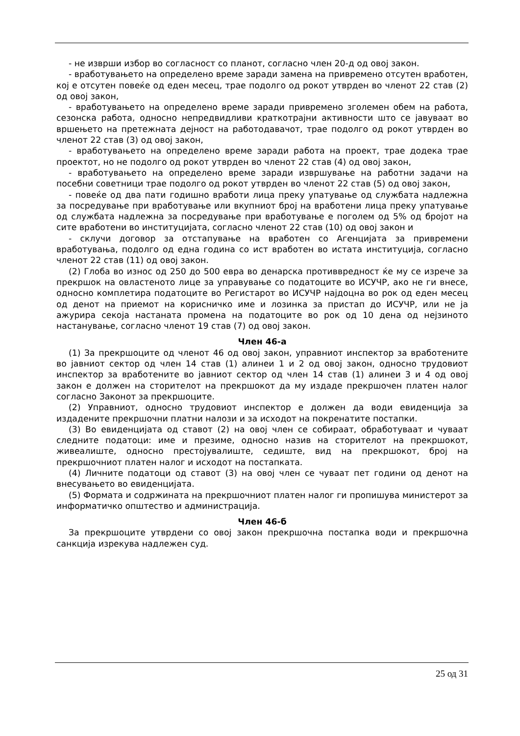- не изврши избор во согласност со планот, согласно член 20-д од овој закон.
- вработувањето на определено време заради замена на привремено отсутен вработен, кој е отсутен повеќе од еден месец, трае подолго од рокот утврден во членот 22 став (2) од овој закон,
- вработувањето на определено време заради привремено зголемен обем на работа, сезонска работа, односно непредвидливи краткотрајни активности што се јавуваат во вршењето на претежната дејност на работодавачот, трае подолго од рокот утврден во членот 22 став (3) од овој закон,
- вработувањето на определено време заради работа на проект, трае додека трае проектот, но не подолго од рокот утврден во членот 22 став (4) од овој закон,
- вработувањето на определено време заради извршување на работни задачи на посебни советници трае подолго од рокот утврден во членот 22 став (5) од овој закон,
- повеќе од два пати годишно вработи лица преку упатување од службата надлежна за посредување при вработување или вкупниот број на вработени лица преку упатување од службата надлежна за посредување при вработување е поголем од 5% од бројот на сите вработени во институцијата, согласно членот 22 став (10) од овој закон и
- склучи договор за отстапување на вработен со Агенцијата за привремени вработувања, подолго од една година со ист вработен во истата институција, согласно членот 22 став (11) од овој закон.
(2) Глоба во износ од 250 до 500 евра во денарска противвредност ќе му се изрече за прекршок на овластеното лице за управување со податоците во ИСУЧР, ако не ги внесе, односно комплетира податоците во Регистарот во ИСУЧР најдоцна во рок од еден месец од денот на приемот на корисничко име и лозинка за пристап до ИСУЧР, или не ја ажурира секоја настаната промена на податоците во рок од 10 дена од нејзиното настанување, согласно членот 19 став (7) од овој закон.
Член 46-а
(1) За прекршоците од членот 46 од овој закон, управниот инспектор за вработените во јавниот сектор од член 14 став (1) алинеи 1 и 2 од овој закон, односно трудовиот инспектор за вработените во јавниот сектор од член 14 став (1) алинеи 3 и 4 од овој закон е должен на сторителот на прекршокот да му издаде прекршочен платен налог согласно Законот за прекршоците.
(2) Управниот, односно трудовиот инспектор е должен да води евиденција за издадените прекршочни платни налози и за исходот на покренатите постапки.
(3) Во евиденцијата од ставот (2) на овој член се собираат, обработуваат и чуваат следните податоци: име и презиме, односно назив на сторителот на прекршокот, живеалиште, односно престојувалиште, седиште, вид на прекршокот, број на прекршочниот платен налог и исходот на постапката.
(4) Личните податоци од ставот (3) на овој член се чуваат пет години од денот на внесувањето во евиденцијата.
(5) Формата и содржината на прекршочниот платен налог ги пропишува министерот за информатичко општество и администрација.
Член 46-б
За прекршоците утврдени со овој закон прекршочна постапка води и прекршочна санкција изрекува надлежен суд.
25 од 31